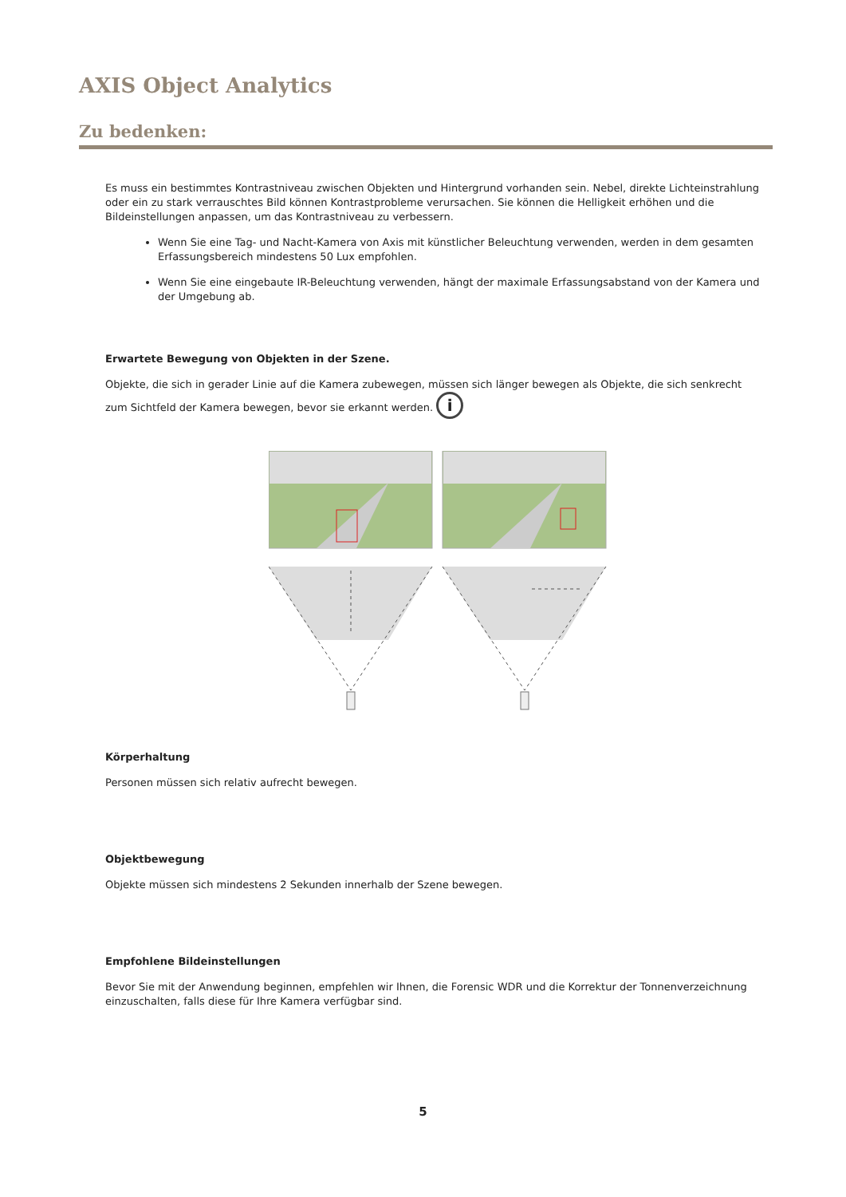AXIS Object Analytics
Zu bedenken:
Es muss ein bestimmtes Kontrastniveau zwischen Objekten und Hintergrund vorhanden sein. Nebel, direkte Lichteinstrahlung oder ein zu stark verrauschtes Bild können Kontrastprobleme verursachen. Sie können die Helligkeit erhöhen und die Bildeinstellungen anpassen, um das Kontrastniveau zu verbessern.
Wenn Sie eine Tag- und Nacht-Kamera von Axis mit künstlicher Beleuchtung verwenden, werden in dem gesamten Erfassungsbereich mindestens 50 Lux empfohlen.
Wenn Sie eine eingebaute IR-Beleuchtung verwenden, hängt der maximale Erfassungsabstand von der Kamera und der Umgebung ab.
Erwartete Bewegung von Objekten in der Szene.
Objekte, die sich in gerader Linie auf die Kamera zubewegen, müssen sich länger bewegen als Objekte, die sich senkrecht zum Sichtfeld der Kamera bewegen, bevor sie erkannt werden. i
Körperhaltung
Personen müssen sich relativ aufrecht bewegen.
Objektbewegung
Objekte müssen sich mindestens 2 Sekunden innerhalb der Szene bewegen.
Empfohlene Bildeinstellungen
Bevor Sie mit der Anwendung beginnen, empfehlen wir Ihnen, die Forensic WDR und die Korrektur der Tonnenverzeichnung einzuschalten, falls diese für Ihre Kamera verfügbar sind.
5